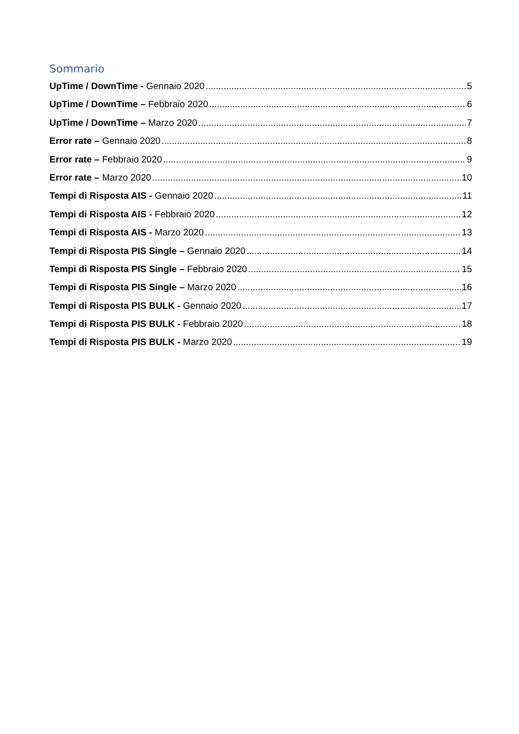Sommario
UpTime / DownTime - Gennaio 2020 5
UpTime / DownTime – Febbraio 2020 6
UpTime / DownTime – Marzo 2020 7
Error rate – Gennaio 2020 8
Error rate – Febbraio 2020 9
Error rate – Marzo 2020 10
Tempi di Risposta AIS - Gennaio 2020 11
Tempi di Risposta AIS - Febbraio 2020 12
Tempi di Risposta AIS - Marzo 2020 13
Tempi di Risposta PIS Single – Gennaio 2020 14
Tempi di Risposta PIS Single – Febbraio 2020 15
Tempi di Risposta PIS Single – Marzo 2020 16
Tempi di Risposta PIS BULK - Gennaio 2020 17
Tempi di Risposta PIS BULK - Febbraio 2020 18
Tempi di Risposta PIS BULK - Marzo 2020 19